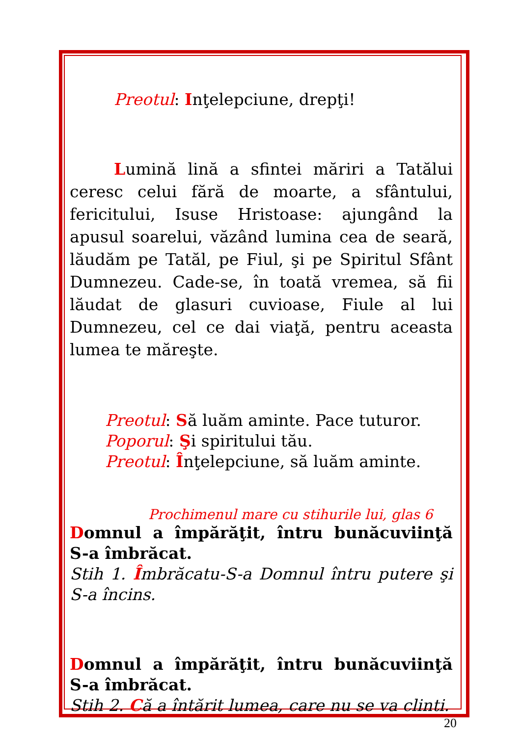Preotul: Inţelepciune, drepţi!
Lumină lină a sfintei măriri a Tatălui ceresc celui fără de moarte, a sfântului, fericitului, Isuse Hristoase: ajungând la apusul soarelui, văzând lumina cea de seară, lăudăm pe Tatăl, pe Fiul, şi pe Spiritul Sfânt Dumnezeu. Cade-se, în toată vremea, să fii lăudat de glasuri cuvioase, Fiule al lui Dumnezeu, cel ce dai viaţă, pentru aceasta lumea te măreşte.
Preotul: Să luăm aminte. Pace tuturor.
Poporul: Şi spiritului tău.
Preotul: Înţelepciune, să luăm aminte.
Prochimenul mare cu stihurile lui, glas 6
Domnul a împărăţit, întru bunăcuviinţă S-a îmbrăcat.
Stih 1. Îmbrăcatu-S-a Domnul întru putere şi S-a încins.
Domnul a împărăţit, întru bunăcuviinţă S-a îmbrăcat.
Stih 2. Că a întărit lumea, care nu se va clinti.
20